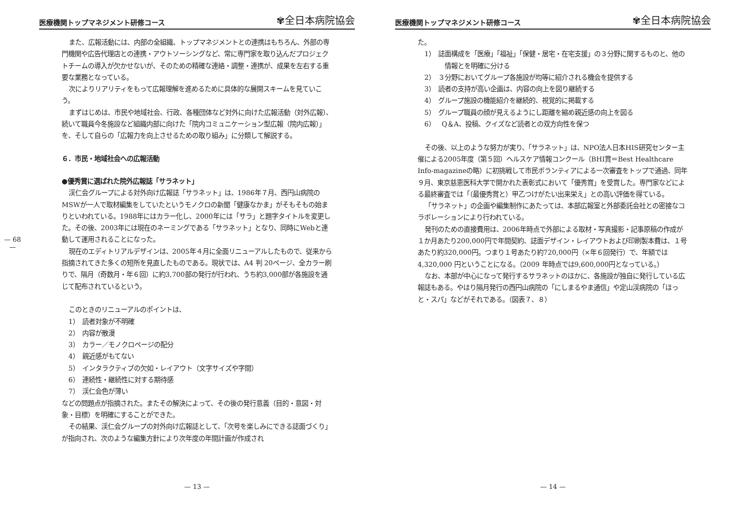— 68 —
医療機関トップマネジメント研修コース ✾全日本病院協会
また、広報活動には、内部の全組織、トップマネジメントとの連携はもちろん、外部の専門機関や広告代理店との連携・アウトソーシングなど、常に専門家を取り込んだプロジェクトチームの導入が欠かせないが、そのための精確な連絡・調整・連携が、成果を左右する重要な業務となっている。
次によりリアリティをもって広報理解を進めるために具体的な展開スキームを見ていこう。
まずはじめは、市民や地域社会、行政、各種団体など対外に向けた広報活動（対外広報）、続いて職員今冬施設など組織内部に向けた「院内コミュニケーション型広報（院内広報）」を、そして自らの「広報力を向上させるための取り組み」に分類して解説する。
６．市民・地域社会への広報活動
●優秀賞に選ばれた院外広報誌「サラネット」
渓仁会グループによる対外向け広報誌「サラネット」は、1986年７月、西円山病院のMSWが一人で取材編集をしていたというモノクロの新聞「健康なかま」がそもそもの始まりといわれている。1988年にはカラー化し、2000年には「サラ」と題字タイトルを変更した。その後、2003年には現在のネーミングである「サラネット」となり、同時にWebと連動して運用されることになった。
現在のエディトリアルデザインは、2005年４月に全面リニューアルしたもので、従来から指摘されてきた多くの短所を見直したものである。現状では、A4 判 20ページ、全カラー刷りで、隔月（奇数月・年６回）に約3,700部の発行が行われ、うち約3,000部が各施設を通じて配布されているという。
このときのリニューアルのポイントは、
1）　読者対象が不明確
2）　内容が散漫
3）　カラー／モノクロページの配分
4）　親近感がもてない
5）　インタラクティブの欠如・レイアウト（文字サイズや字間）
6）　連続性・継続性に対する期待感
7）　渓仁会色が薄い
などの問題点が指摘された。またその解決によって、その後の発行意義（目的・意図・対象・目標）を明確にすることができた。
その結果、渓仁会グループの対外向け広報誌として、「次号を楽しみにできる誌面づくり」が指向され、次のような編集方針により次年度の年間計画が作成され
— 13 —
医療機関トップマネジメント研修コース ✾全日本病院協会
た。
1）　誌面構成を「医療」「福祉」「保健・居宅・在宅支援」の３分野に関するものと、他の情報とを明確に分ける
2）　３分野においてグループ各施設が均等に紹介される機会を提供する
3）　読者の支持が高い企画は、内容の向上を図り継続する
4）　グループ施設の機能紹介を継続的、視覚的に掲載する
5）　グループ職員の顔が見えるようにし距離を縮め親近感の向上を図る
6）　Q＆A、投稿、クイズなど読者との双方向性を保つ
その後、以上のような努力が実り、「サラネット」は、NPO法人日本HIS研究センター主催による2005年度（第５回）ヘルスケア情報コンクール（BHI賞＝Best Healthcare Info-magazineの略）に初挑戦して市民ボランティアによる一次審査をトップで通過、同年９月、東京慈恵医科大学で開かれた表彰式において「優秀賞」を受賞した。専門家などによる最終審査では「（最優秀賞と）甲乙つけがたい出来栄え」との高い評価を得ている。
「サラネット」の企画や編集制作にあたっては、本部広報室と外部委託会社との密接なコラボレーションにより行われている。
発刊のための直接費用は、2006年時点で外部による取材・写真撮影・記事原稿の作成が１か月あたり200,000円で年間契約、誌面デザイン・レイアウトおよび印刷製本費は、１号あたり約320,000円。つまり１号あたり約720,000円（×年６回発行）で、年額では 4,320,000 円ということになる。（2009 年時点では9,600,000円となっている。）
なお、本部が中心になって発行するサラネットのほかに、各施設が独自に発行している広報誌もある。やはり隔月発行の西円山病院の「にしまるやま通信」や定山渓病院の「ほっと・スパ」などがそれである。（図表７、８）
— 14 —